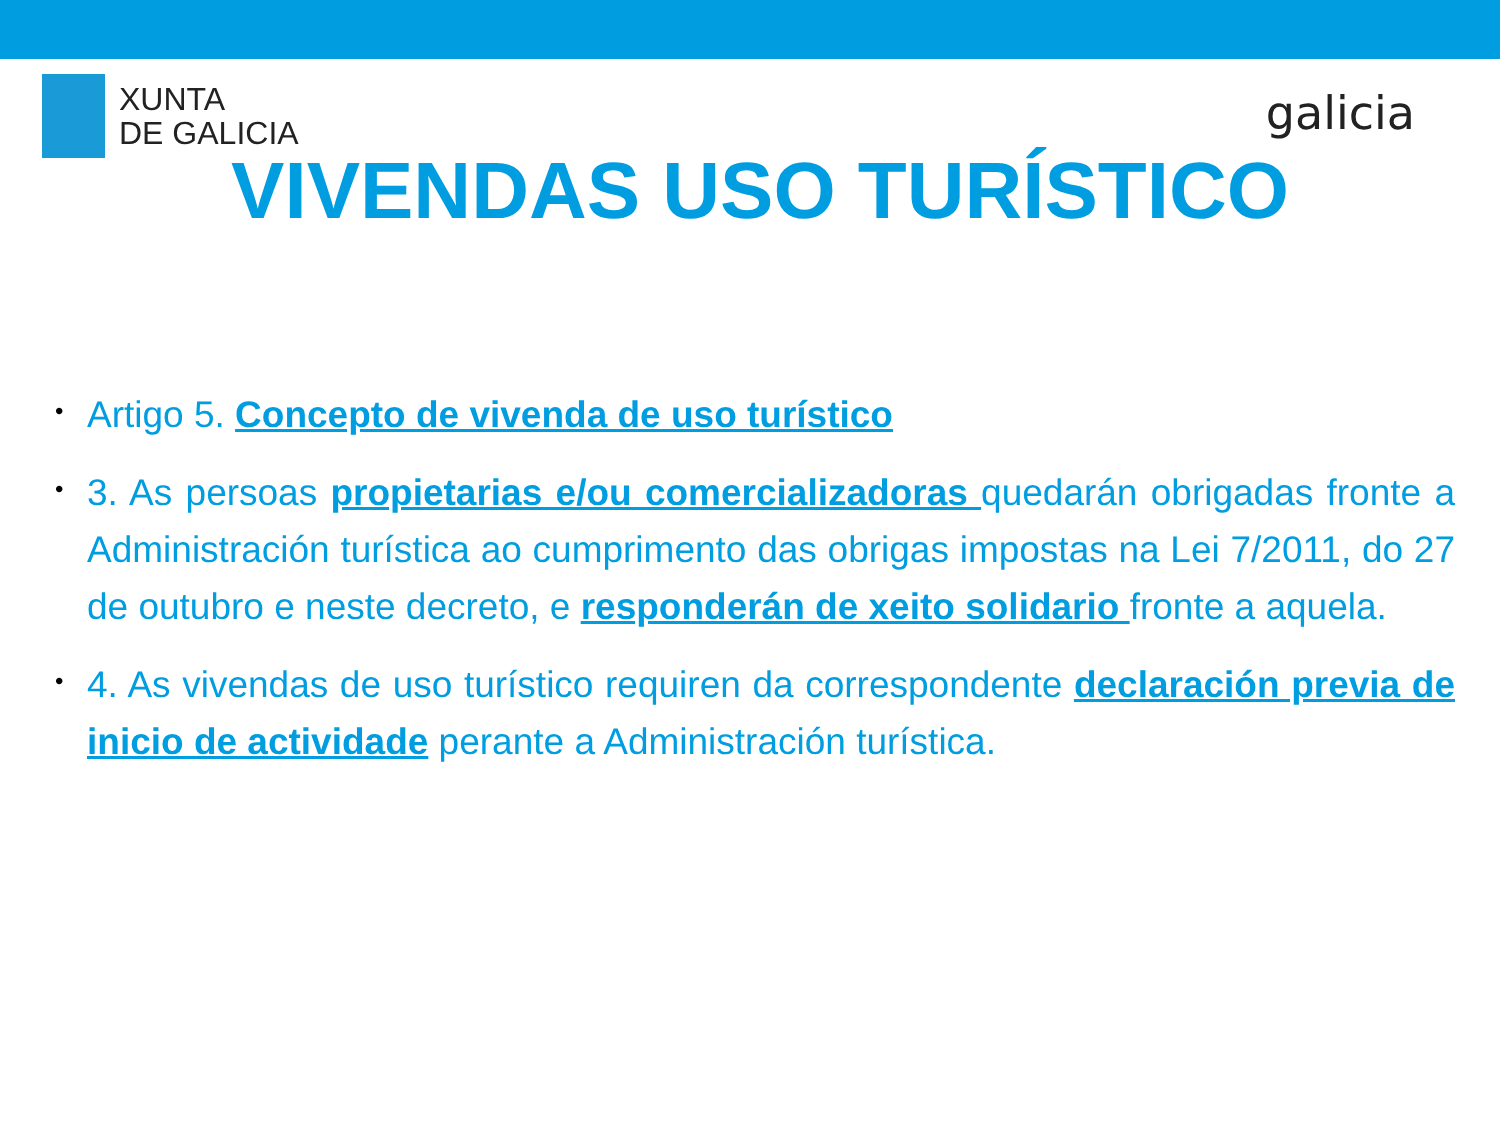XUNTA
DE GALICIA
galicia
VIVENDAS USO TURÍSTICO
• Artigo 5. Concepto de vivenda de uso turístico
• 3. As persoas propietarias e/ou comercializadoras quedarán obrigadas fronte a Administración turística ao cumprimento das obrigas impostas na Lei 7/2011, do 27 de outubro e neste decreto, e responderán de xeito solidario fronte a aquela.
• 4. As vivendas de uso turístico requiren da correspondente declaración previa de inicio de actividade perante a Administración turística.